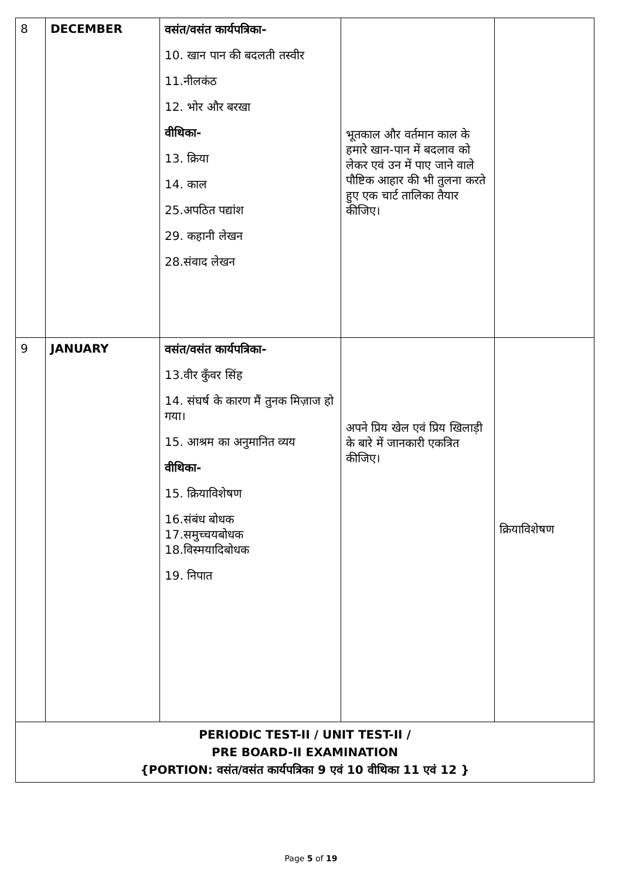| 8 | DECEMBER | वसंत/वसंत कार्यपत्रिका- 10. खान पान की बदलती तस्वीर 11.नीलकंठ 12. भोर और बरखा वीथिका- 13. क्रिया 14. काल 25.अपठित पद्यांश 29. कहानी लेखन 28.संवाद लेखन | भूतकाल और वर्तमान काल के हमारे खान-पान में बदलाव को लेकर एवं उन में पाए जाने वाले पौष्टिक आहार की भी तुलना करते हुए एक चार्ट तालिका तैयार कीजिए। | |
| 9 | JANUARY | वसंत/वसंत कार्यपत्रिका- 13.वीर कुँवर सिंह 14. संघर्ष के कारण मैं तुनक मिज़ाज हो गया। 15. आश्रम का अनुमानित व्यय वीथिका- 15. क्रियाविशेषण 16.संबंध बोधक 17.समुच्चयबोधक 18.विस्मयादिबोधक 19. निपात | अपने प्रिय खेल एवं प्रिय खिलाड़ी के बारे में जानकारी एकत्रित कीजिए। | क्रियाविशेषण |
| PERIODIC TEST-II / UNIT TEST-II / PRE BOARD-II EXAMINATION {PORTION: वसंत/वसंत कार्यपत्रिका 9 एवं 10 वीथिका 11 एवं 12 } | | | | |
Page 5 of 19